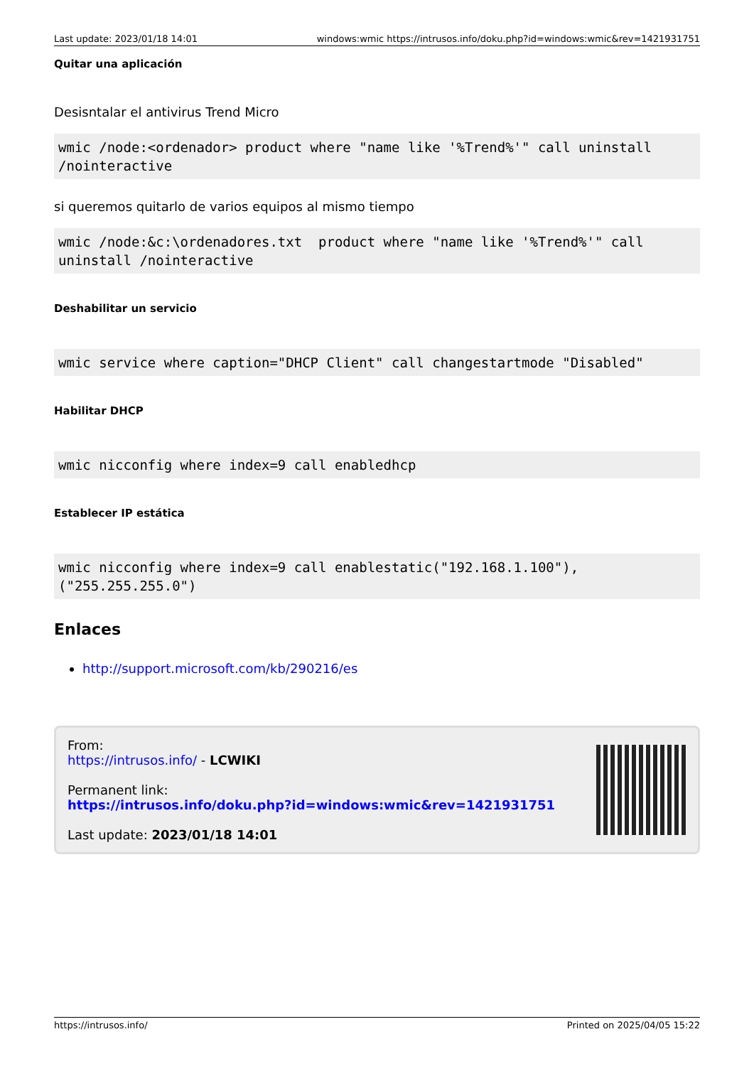Last update: 2023/01/18 14:01 windows:wmic https://intrusos.info/doku.php?id=windows:wmic&rev=1421931751
Quitar una aplicación
Desisntalar el antivirus Trend Micro
wmic /node:<ordenador> product where "name like '%Trend%'" call uninstall /nointeractive
si queremos quitarlo de varios equipos al mismo tiempo
wmic /node:&c:\ordenadores.txt  product where "name like '%Trend%'" call uninstall /nointeractive
Deshabilitar un servicio
wmic service where caption="DHCP Client" call changestartmode "Disabled"
Habilitar DHCP
wmic nicconfig where index=9 call enabledhcp
Establecer IP estática
wmic nicconfig where index=9 call enablestatic("192.168.1.100"), ("255.255.255.0")
Enlaces
http://support.microsoft.com/kb/290216/es
From:
https://intrusos.info/ - LCWIKI
Permanent link:
https://intrusos.info/doku.php?id=windows:wmic&rev=1421931751
Last update: 2023/01/18 14:01
https://intrusos.info/ Printed on 2025/04/05 15:22